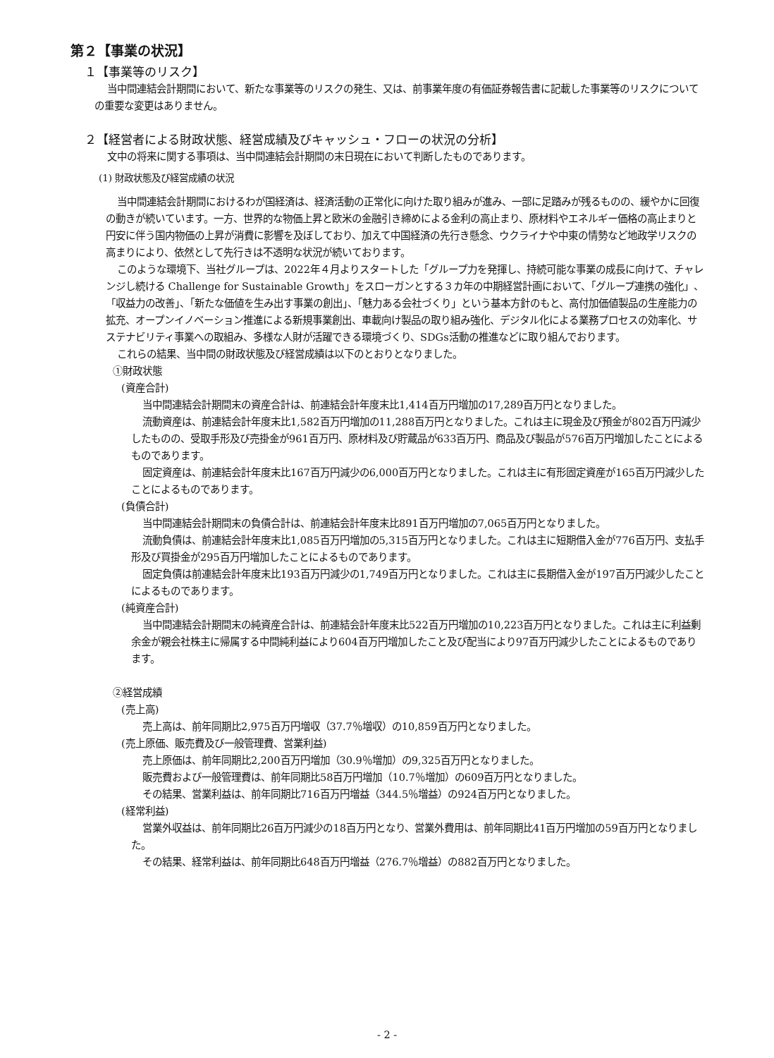第２【事業の状況】
１【事業等のリスク】
当中間連結会計期間において、新たな事業等のリスクの発生、又は、前事業年度の有価証券報告書に記載した事業等のリスクについての重要な変更はありません。
２【経営者による財政状態、経営成績及びキャッシュ・フローの状況の分析】
文中の将来に関する事項は、当中間連結会計期間の末日現在において判断したものであります。
(1) 財政状態及び経営成績の状況
当中間連結会計期間におけるわが国経済は、経済活動の正常化に向けた取り組みが進み、一部に足踏みが残るものの、緩やかに回復の動きが続いています。一方、世界的な物価上昇と欧米の金融引き締めによる金利の高止まり、原材料やエネルギー価格の高止まりと円安に伴う国内物価の上昇が消費に影響を及ぼしており、加えて中国経済の先行き懸念、ウクライナや中東の情勢など地政学リスクの高まりにより、依然として先行きは不透明な状況が続いております。
このような環境下、当社グループは、2022年４月よりスタートした「グループ力を発揮し、持続可能な事業の成長に向けて、チャレンジし続ける Challenge for Sustainable Growth」をスローガンとする３カ年の中期経営計画において、「グループ連携の強化」、「収益力の改善」、「新たな価値を生み出す事業の創出」、「魅力ある会社づくり」という基本方針のもと、高付加価値製品の生産能力の拡充、オープンイノベーション推進による新規事業創出、車載向け製品の取り組み強化、デジタル化による業務プロセスの効率化、サステナビリティ事業への取組み、多様な人財が活躍できる環境づくり、SDGs活動の推進などに取り組んでおります。
これらの結果、当中間の財政状態及び経営成績は以下のとおりとなりました。
①財政状態
(資産合計)
当中間連結会計期間末の資産合計は、前連結会計年度末比1,414百万円増加の17,289百万円となりました。
流動資産は、前連結会計年度末比1,582百万円増加の11,288百万円となりました。これは主に現金及び預金が802百万円減少したものの、受取手形及び売掛金が961百万円、原材料及び貯蔵品が633百万円、商品及び製品が576百万円増加したことによるものであります。
固定資産は、前連結会計年度末比167百万円減少の6,000百万円となりました。これは主に有形固定資産が165百万円減少したことによるものであります。
(負債合計)
当中間連結会計期間末の負債合計は、前連結会計年度末比891百万円増加の7,065百万円となりました。
流動負債は、前連結会計年度末比1,085百万円増加の5,315百万円となりました。これは主に短期借入金が776百万円、支払手形及び買掛金が295百万円増加したことによるものであります。
固定負債は前連結会計年度末比193百万円減少の1,749百万円となりました。これは主に長期借入金が197百万円減少したことによるものであります。
(純資産合計)
当中間連結会計期間末の純資産合計は、前連結会計年度末比522百万円増加の10,223百万円となりました。これは主に利益剰余金が親会社株主に帰属する中間純利益により604百万円増加したこと及び配当により97百万円減少したことによるものであります。
②経営成績
(売上高)
売上高は、前年同期比2,975百万円増収（37.7％増収）の10,859百万円となりました。
(売上原価、販売費及び一般管理費、営業利益)
売上原価は、前年同期比2,200百万円増加（30.9％増加）の9,325百万円となりました。
販売費および一般管理費は、前年同期比58百万円増加（10.7％増加）の609百万円となりました。
その結果、営業利益は、前年同期比716百万円増益（344.5％増益）の924百万円となりました。
(経常利益)
営業外収益は、前年同期比26百万円減少の18百万円となり、営業外費用は、前年同期比41百万円増加の59百万円となりました。
その結果、経常利益は、前年同期比648百万円増益（276.7％増益）の882百万円となりました。
- 2 -